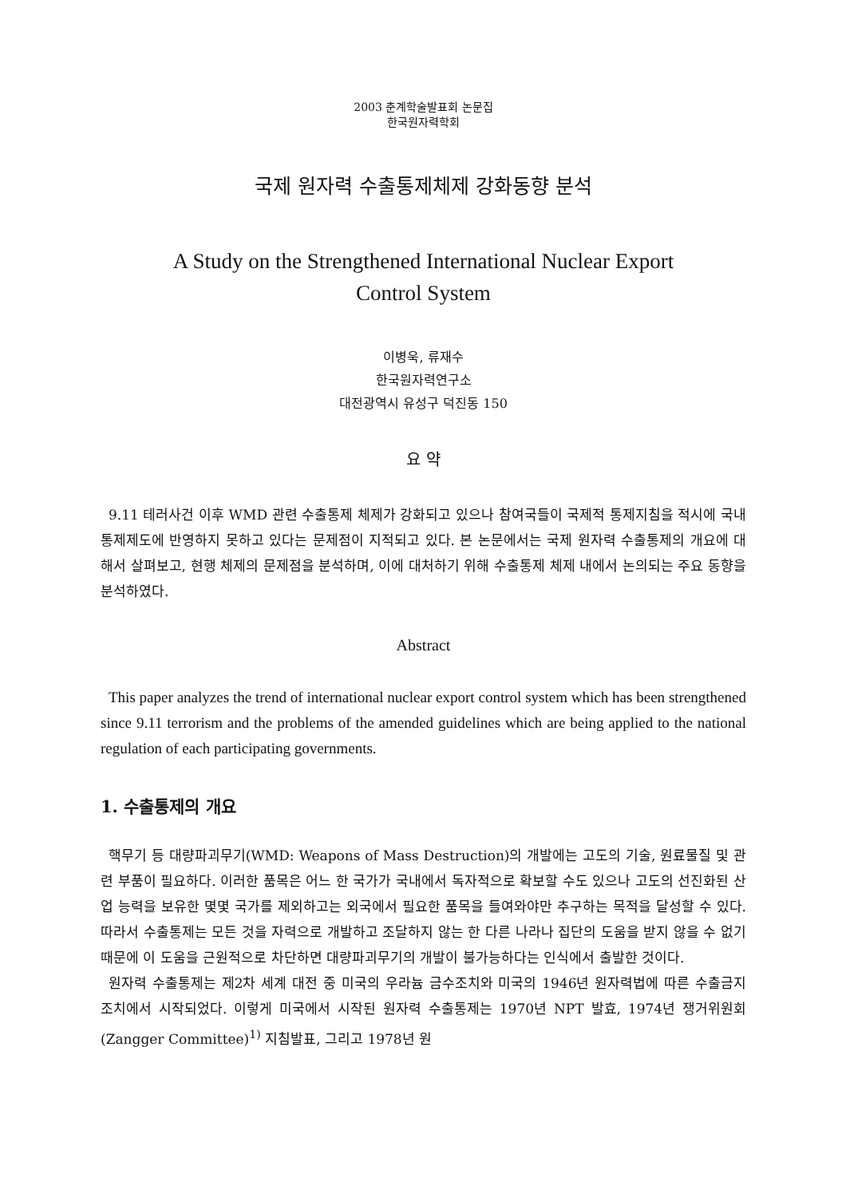2003 춘계학술발표회 논문집
한국원자력학회
국제 원자력 수출통제체제 강화동향 분석
A Study on the Strengthened International Nuclear Export
Control System
이병욱, 류재수
한국원자력연구소
대전광역시 유성구 덕진동 150
요 약
9.11 테러사건 이후 WMD 관련 수출통제 체제가 강화되고 있으나 참여국들이 국제적 통제지침을 적시에 국내 통제제도에 반영하지 못하고 있다는 문제점이 지적되고 있다. 본 논문에서는 국제 원자력 수출통제의 개요에 대해서 살펴보고, 현행 체제의 문제점을 분석하며, 이에 대처하기 위해 수출통제 체제 내에서 논의되는 주요 동향을 분석하였다.
Abstract
This paper analyzes the trend of international nuclear export control system which has been strengthened since 9.11 terrorism and the problems of the amended guidelines which are being applied to the national regulation of each participating governments.
1. 수출통제의 개요
핵무기 등 대량파괴무기(WMD: Weapons of Mass Destruction)의 개발에는 고도의 기술, 원료물질 및 관련 부품이 필요하다. 이러한 품목은 어느 한 국가가 국내에서 독자적으로 확보할 수도 있으나 고도의 선진화된 산업 능력을 보유한 몇몇 국가를 제외하고는 외국에서 필요한 품목을 들여와야만 추구하는 목적을 달성할 수 있다. 따라서 수출통제는 모든 것을 자력으로 개발하고 조달하지 않는 한 다른 나라나 집단의 도움을 받지 않을 수 없기 때문에 이 도움을 근원적으로 차단하면 대량파괴무기의 개발이 불가능하다는 인식에서 출발한 것이다.
원자력 수출통제는 제2차 세계 대전 중 미국의 우라늄 금수조치와 미국의 1946년 원자력법에 따른 수출금지 조치에서 시작되었다. 이렇게 미국에서 시작된 원자력 수출통제는 1970년 NPT 발효, 1974년 쟁거위원회(Zangger Committee)<sup>1)</sup> 지침발표, 그리고 1978년 원